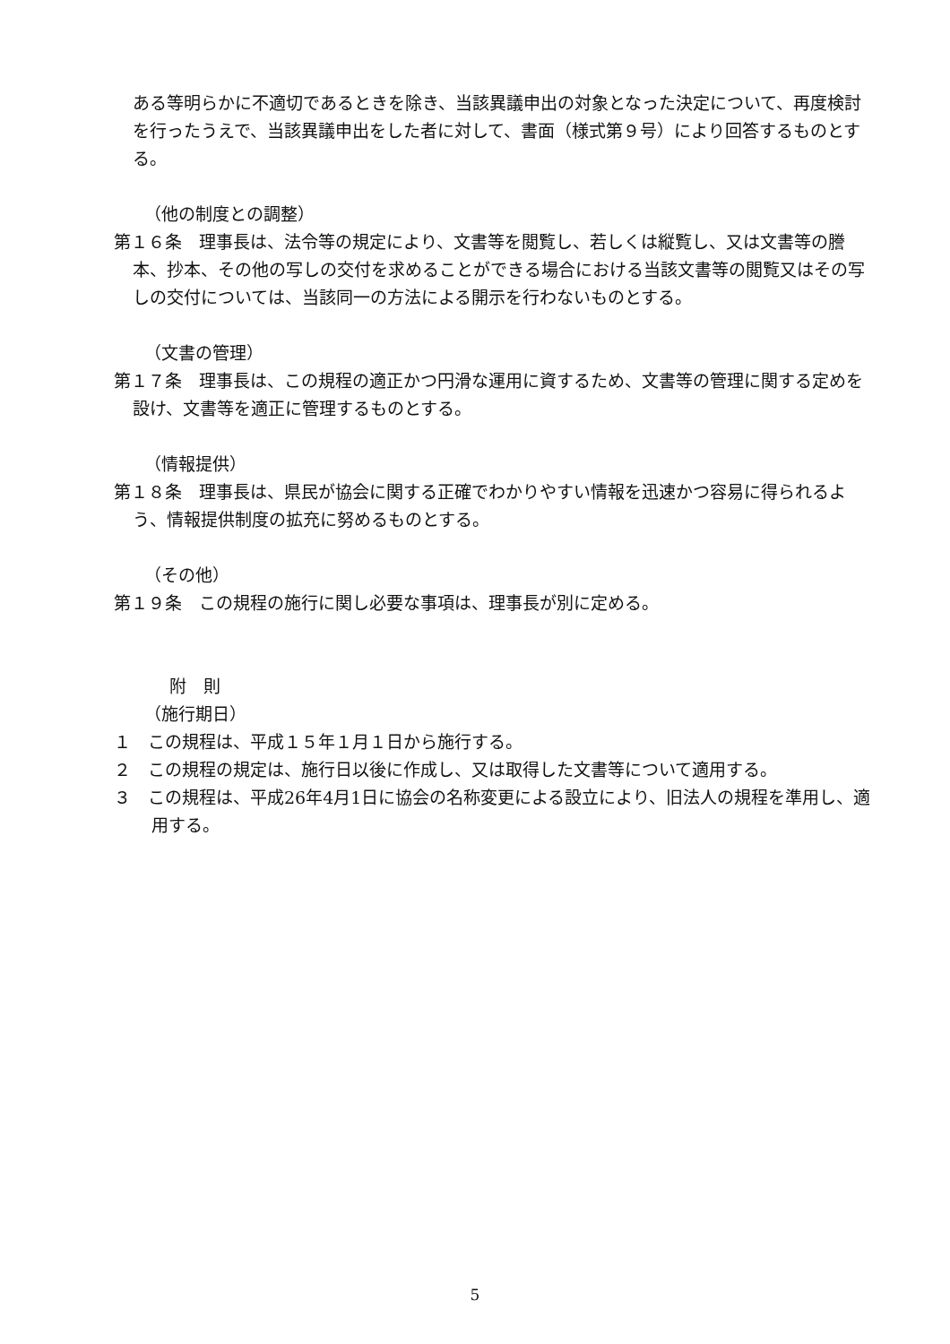ある等明らかに不適切であるときを除き、当該異議申出の対象となった決定について、再度検討を行ったうえで、当該異議申出をした者に対して、書面（様式第９号）により回答するものとする。
（他の制度との調整）
第１６条　理事長は、法令等の規定により、文書等を閲覧し、若しくは縦覧し、又は文書等の謄本、抄本、その他の写しの交付を求めることができる場合における当該文書等の閲覧又はその写しの交付については、当該同一の方法による開示を行わないものとする。
（文書の管理）
第１７条　理事長は、この規程の適正かつ円滑な運用に資するため、文書等の管理に関する定めを設け、文書等を適正に管理するものとする。
（情報提供）
第１８条　理事長は、県民が協会に関する正確でわかりやすい情報を迅速かつ容易に得られるよう、情報提供制度の拡充に努めるものとする。
（その他）
第１９条　この規程の施行に関し必要な事項は、理事長が別に定める。
附　則
（施行期日）
１　この規程は、平成１５年１月１日から施行する。
２　この規程の規定は、施行日以後に作成し、又は取得した文書等について適用する。
３　この規程は、平成26年4月1日に協会の名称変更による設立により、旧法人の規程を準用し、適用する。
5